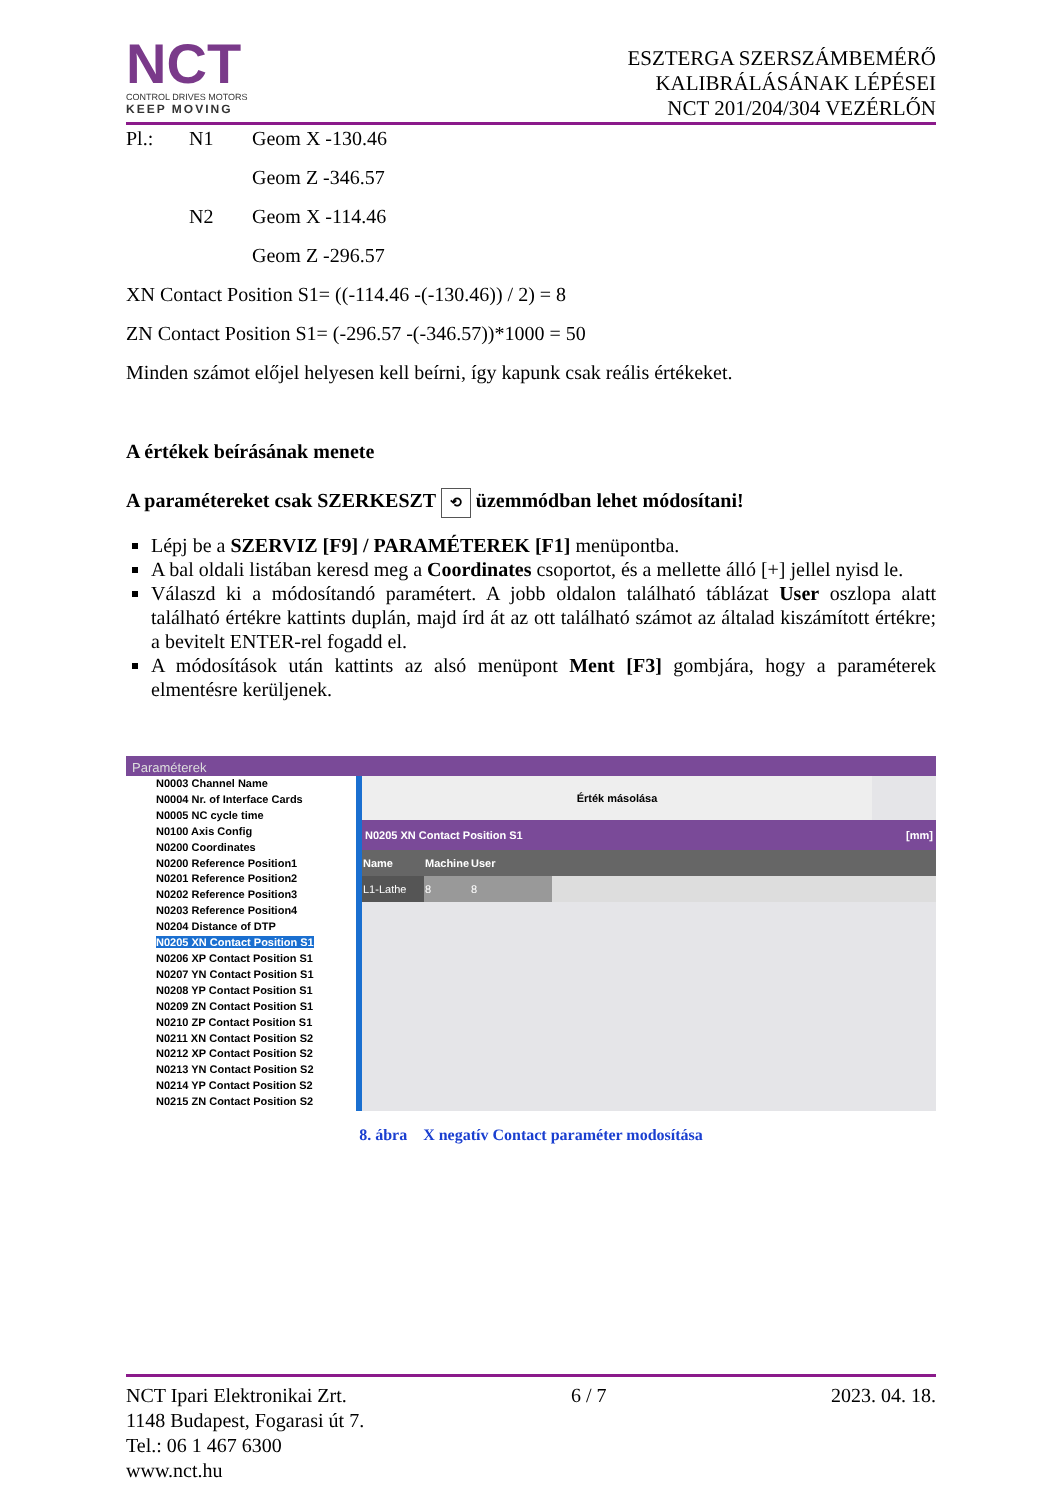NCT
CONTROL DRIVES MOTORS
KEEP MOVING
ESZTERGA SZERSZÁMBEMÉRŐ
KALIBRÁLÁSÁNAK LÉPÉSEI
NCT 201/204/304 VEZÉRLŐN
Pl.: N1 Geom X -130.46 Geom Z -346.57 N2 Geom X -114.46 Geom Z -296.57
XN Contact Position S1= ((-114.46 -(-130.46)) / 2) = 8
ZN Contact Position S1= (-296.57 -(-346.57))*1000 = 50
Minden számot előjel helyesen kell beírni, így kapunk csak reális értékeket.
A értékek beírásának menete
A paramétereket csak SZERKESZT ⟲ üzemmódban lehet módosítani!
Lépj be a SZERVIZ [F9] / PARAMÉTEREK [F1] menüpontba.
A bal oldali listában keresd meg a Coordinates csoportot, és a mellette álló [+] jellel nyisd le.
Válaszd ki a módosítandó paramétert. A jobb oldalon található táblázat User oszlopa alatt található értékre kattints duplán, majd írd át az ott található számot az általad kiszámított értékre; a bevitelt ENTER-rel fogadd el.
A módosítások után kattints az alsó menüpont Ment [F3] gombjára, hogy a paraméterek elmentésre kerüljenek.
Paraméterek
N0003 Channel Name
N0004 Nr. of Interface Cards
N0005 NC cycle time
N0100 Axis Config
N0200 Coordinates
N0200 Reference Position1
N0201 Reference Position2
N0202 Reference Position3
N0203 Reference Position4
N0204 Distance of DTP
N0205 XN Contact Position S1
N0206 XP Contact Position S1
N0207 YN Contact Position S1
N0208 YP Contact Position S1
N0209 ZN Contact Position S1
N0210 ZP Contact Position S1
N0211 XN Contact Position S2
N0212 XP Contact Position S2
N0213 YN Contact Position S2
N0214 YP Contact Position S2
N0215 ZN Contact Position S2
Érték másolása
N0205 XN Contact Position S1 [mm]
| Name | Machine | User | |
| --- | --- | --- | --- |
| L1-Lathe | 8 | 8 | |
8. ábra X negatív Contact paraméter modosítása
NCT Ipari Elektronikai Zrt. 6 / 7 2023. 04. 18.
1148 Budapest, Fogarasi út 7.
Tel.: 06 1 467 6300
www.nct.hu